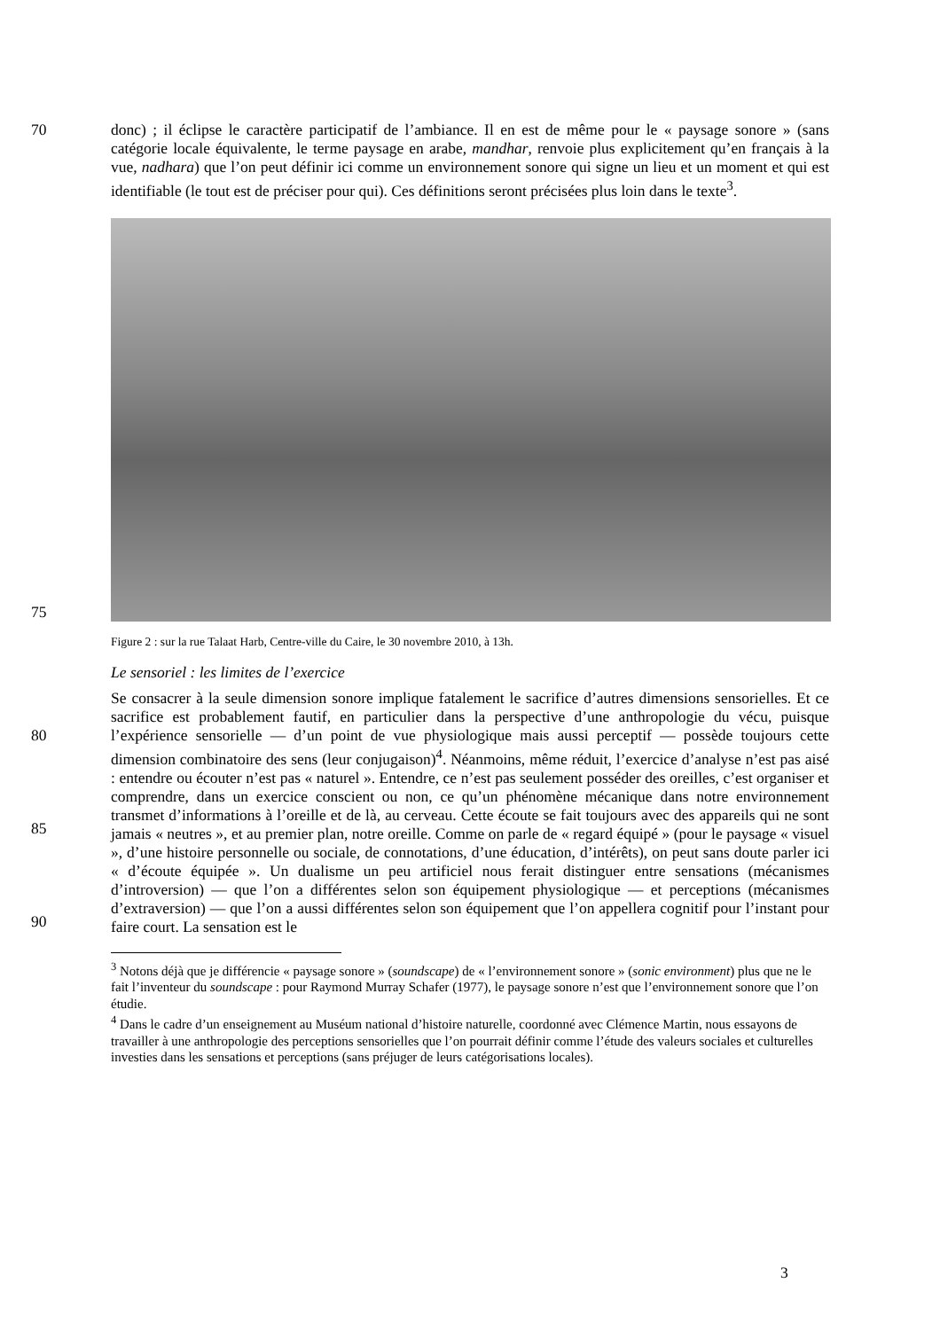70 donc) ; il éclipse le caractère participatif de l’ambiance. Il en est de même pour le « paysage sonore » (sans catégorie locale équivalente, le terme paysage en arabe, mandhar, renvoie plus explicitement qu’en français à la vue, nadhara) que l’on peut définir ici comme un environnement sonore qui signe un lieu et un moment et qui est identifiable (le tout est de préciser pour qui). Ces définitions seront précisées plus loin dans le texte<sup>3</sup>.
75
Figure 2 : sur la rue Talaat Harb, Centre-ville du Caire, le 30 novembre 2010, à 13h.
Le sensoriel : les limites de l’exercice
80
85
90
Se consacrer à la seule dimension sonore implique fatalement le sacrifice d’autres dimensions sensorielles. Et ce sacrifice est probablement fautif, en particulier dans la perspective d’une anthropologie du vécu, puisque l’expérience sensorielle — d’un point de vue physiologique mais aussi perceptif — possède toujours cette dimension combinatoire des sens (leur conjugaison)<sup>4</sup>. Néanmoins, même réduit, l’exercice d’analyse n’est pas aisé : entendre ou écouter n’est pas « naturel ». Entendre, ce n’est pas seulement posséder des oreilles, c’est organiser et comprendre, dans un exercice conscient ou non, ce qu’un phénomène mécanique dans notre environnement transmet d’informations à l’oreille et de là, au cerveau. Cette écoute se fait toujours avec des appareils qui ne sont jamais « neutres », et au premier plan, notre oreille. Comme on parle de « regard équipé » (pour le paysage « visuel », d’une histoire personnelle ou sociale, de connotations, d’une éducation, d’intérêts), on peut sans doute parler ici « d’écoute équipée ». Un dualisme un peu artificiel nous ferait distinguer entre sensations (mécanismes d’introversion) — que l’on a différentes selon son équipement physiologique — et perceptions (mécanismes d’extraversion) — que l’on a aussi différentes selon son équipement que l’on appellera cognitif pour l’instant pour faire court. La sensation est le
<sup>3</sup> Notons déjà que je différencie « paysage sonore » (soundscape) de « l’environnement sonore » (sonic environment) plus que ne le fait l’inventeur du soundscape : pour Raymond Murray Schafer (1977), le paysage sonore n’est que l’environnement sonore que l’on étudie.
<sup>4</sup> Dans le cadre d’un enseignement au Muséum national d’histoire naturelle, coordonné avec Clémence Martin, nous essayons de travailler à une anthropologie des perceptions sensorielles que l’on pourrait définir comme l’étude des valeurs sociales et culturelles investies dans les sensations et perceptions (sans préjuger de leurs catégorisations locales).
3